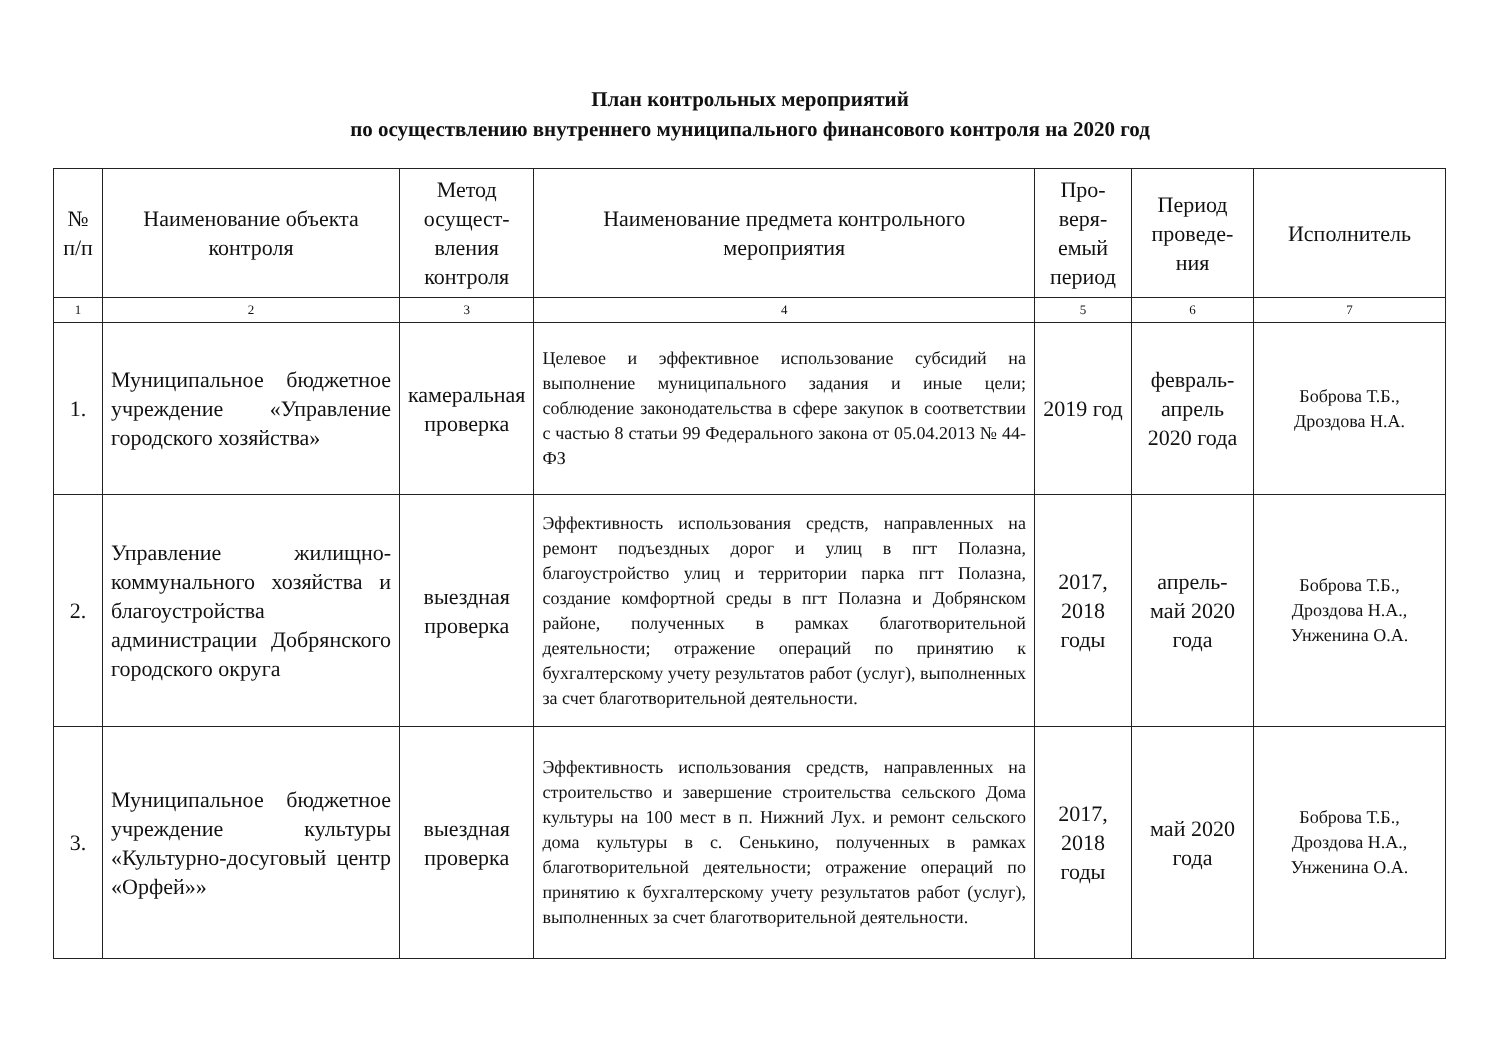План контрольных мероприятий
по осуществлению внутреннего муниципального финансового контроля на 2020 год
| № п/п | Наименование объекта контроля | Метод осущест-вления контроля | Наименование предмета контрольного мероприятия | Про-веря-емый период | Период проведе-ния | Исполнитель |
| --- | --- | --- | --- | --- | --- | --- |
| 1 | 2 | 3 | 4 | 5 | 6 | 7 |
| 1. | Муниципальное бюджетное учреждение «Управление городского хозяйства» | камеральная проверка | Целевое и эффективное использование субсидий на выполнение муниципального задания и иные цели; соблюдение законодательства в сфере закупок в соответствии с частью 8 статьи 99 Федерального закона от 05.04.2013 № 44-ФЗ | 2019 год | февраль-апрель 2020 года | Боброва Т.Б., Дроздова Н.А. |
| 2. | Управление жилищно-коммунального хозяйства и благоустройства администрации Добрянского городского округа | выездная проверка | Эффективность использования средств, направленных на ремонт подъездных дорог и улиц в пгт Полазна, благоустройство улиц и территории парка пгт Полазна, создание комфортной среды в пгт Полазна и Добрянском районе, полученных в рамках благотворительной деятельности; отражение операций по принятию к бухгалтерскому учету результатов работ (услуг), выполненных за счет благотворительной деятельности. | 2017, 2018 годы | апрель-май 2020 года | Боброва Т.Б., Дроздова Н.А., Унженина О.А. |
| 3. | Муниципальное бюджетное учреждение культуры «Культурно-досуговый центр «Орфей»» | выездная проверка | Эффективность использования средств, направленных на строительство и завершение строительства сельского Дома культуры на 100 мест в п. Нижний Лух. и ремонт сельского дома культуры в с. Сенькино, полученных в рамках благотворительной деятельности; отражение операций по принятию к бухгалтерскому учету результатов работ (услуг), выполненных за счет благотворительной деятельности. | 2017, 2018 годы | май 2020 года | Боброва Т.Б., Дроздова Н.А., Унженина О.А. |